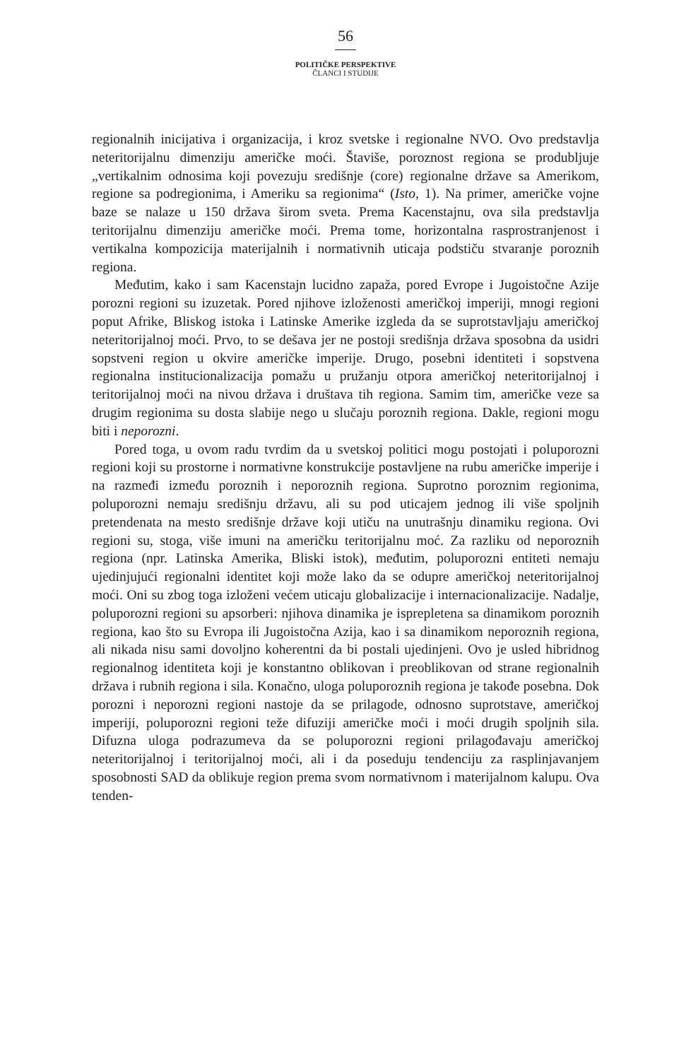56
POLITIČKE PERSPEKTIVE
ČLANCI I STUDIJE
regionalnih inicijativa i organizacija, i kroz svetske i regionalne NVO. Ovo predstavlja neteritorijalnu dimenziju američke moći. Štaviše, poroznost regiona se produbljuje „vertikalnim odnosima koji povezuju središnje (core) regionalne države sa Amerikom, regione sa podregionima, i Ameriku sa regionima“ (Isto, 1). Na primer, američke vojne baze se nalaze u 150 država širom sveta. Prema Kacenstajnu, ova sila predstavlja teritorijalnu dimenziju američke moći. Prema tome, horizontalna rasprostranjenost i vertikalna kompozicija materijalnih i normativnih uticaja podstiču stvaranje poroznih regiona.
Međutim, kako i sam Kacenstajn lucidno zapaža, pored Evrope i Jugoistočne Azije porozni regioni su izuzetak. Pored njihove izloženosti američkoj imperiji, mnogi regioni poput Afrike, Bliskog istoka i Latinske Amerike izgleda da se suprotstavljaju američkoj neteritorijalnoj moći. Prvo, to se dešava jer ne postoji središnja država sposobna da usidri sopstveni region u okvire američke imperije. Drugo, posebni identiteti i sopstvena regionalna institucionalizacija pomažu u pružanju otpora američkoj neteritorijalnoj i teritorijalnoj moći na nivou država i društava tih regiona. Samim tim, američke veze sa drugim regionima su dosta slabije nego u slučaju poroznih regiona. Dakle, regioni mogu biti i neporozni.
Pored toga, u ovom radu tvrdim da u svetskoj politici mogu postojati i poluporozni regioni koji su prostorne i normativne konstrukcije postavljene na rubu američke imperije i na razmeđi između poroznih i neporoznih regiona. Suprotno poroznim regionima, poluporozni nemaju središnju državu, ali su pod uticajem jednog ili više spoljnih pretendenata na mesto središnje države koji utiču na unutrašnju dinamiku regiona. Ovi regioni su, stoga, više imuni na američku teritorijalnu moć. Za razliku od neporoznih regiona (npr. Latinska Amerika, Bliski istok), međutim, poluporozni entiteti nemaju ujedinjujući regionalni identitet koji može lako da se odupre američkoj neteritorijalnoj moći. Oni su zbog toga izloženi većem uticaju globalizacije i internacionalizacije. Nadalje, poluporozni regioni su apsorberi: njihova dinamika je isprepletena sa dinamikom poroznih regiona, kao što su Evropa ili Jugoistočna Azija, kao i sa dinamikom neporoznih regiona, ali nikada nisu sami dovoljno koherentni da bi postali ujedinjeni. Ovo je usled hibridnog regionalnog identiteta koji je konstantno oblikovan i preoblikovan od strane regionalnih država i rubnih regiona i sila. Konačno, uloga poluporoznih regiona je takođe posebna. Dok porozni i neporozni regioni nastoje da se prilagode, odnosno suprotstave, američkoj imperiji, poluporozni regioni teže difuziji američke moći i moći drugih spoljnih sila. Difuzna uloga podrazumeva da se poluporozni regioni prilagođavaju američkoj neteritorijalnoj i teritorijalnoj moći, ali i da poseduju tendenciju za rasplinjavanjem sposobnosti SAD da oblikuje region prema svom normativnom i materijalnom kalupu. Ova tenden-